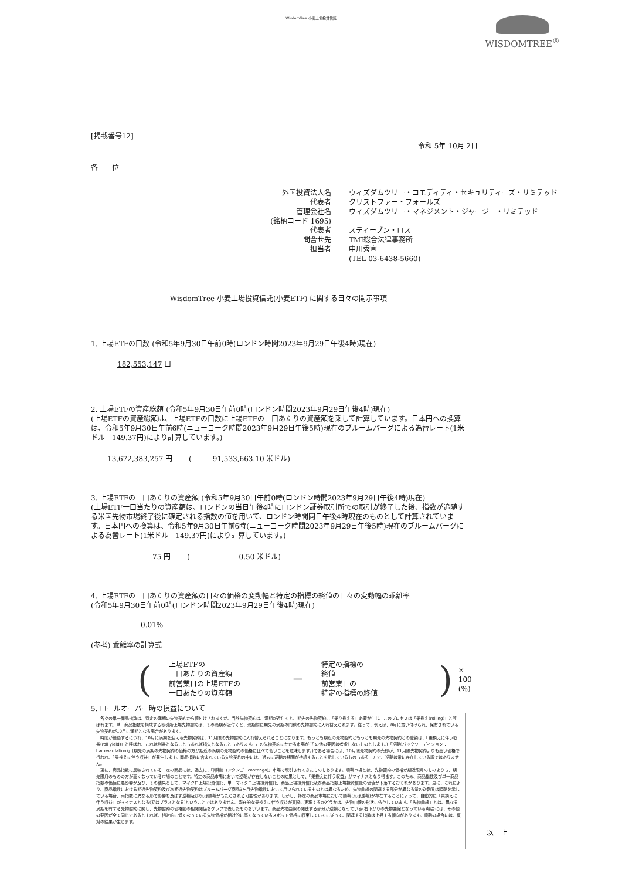WisdomTree 小麦上場投資信託
WISDOMTREE<sup>®</sup>
[掲載番号12]
令和 5年 10月 2日
各　　位
外国投資法人名
ウィズダムツリー・コモディティ・セキュリティーズ・リミテッド
代表者
クリストファー・フォールズ
管理会社名
ウィズダムツリー・マネジメント・ジャージー・リミテッド
(銘柄コード 1695)
代表者
スティーブン・ロス
問合せ先
TMI総合法律事務所
担当者
中川秀宣
(TEL 03-6438-5660)
WisdomTree 小麦上場投資信託(小麦ETF) に関する日々の開示事項
1. 上場ETFの口数 (令和5年9月30日午前0時(ロンドン時間2023年9月29日午後4時)現在)
182,553,147 口
2. 上場ETFの資産総額 (令和5年9月30日午前0時(ロンドン時間2023年9月29日午後4時)現在)
(上場ETFの資産総額は、上場ETFの口数に上場ETFの一口あたりの資産額を乗して計算しています。日本円への換算は、令和5年9月30日午前6時(ニューヨーク時間2023年9月29日午後5時)現在のブルームバーグによる為替レート(1米ドル＝149.37円)により計算しています。)
13,672,383,257 円 　　(　　　91,533,663.10 米ドル)
3. 上場ETFの一口あたりの資産額 (令和5年9月30日午前0時(ロンドン時間2023年9月29日午後4時)現在)
(上場ETF一口当たりの資産額は、ロンドンの当日午後4時にロンドン証券取引所での取引が終了した後、指数が追随する米国先物市場終了後に確定される指数の値を用いて、ロンドン時間同日午後4時現在のものとして計算されています。日本円への換算は、令和5年9月30日午前6時(ニューヨーク時間2023年9月29日午後5時)現在のブルームバーグによる為替レート(1米ドル＝149.37円)により計算しています。)
75 円 　　(　　　　　　　0.50 米ドル)
4. 上場ETFの一口あたりの資産額の日々の価格の変動幅と特定の指標の終値の日々の変動幅の乖離率
(令和5年9月30日午前0時(ロンドン時間2023年9月29日午後4時)現在)
0.01%
(参考) 乖離率の計算式
(
上場ETFの
一口あたりの資産額
前営業日の上場ETFの
一口あたりの資産額
－
特定の指標の
終値
前営業日の
特定の指標の終値
) × 100 (%)
5. ロールオーバー時の損益について
　各々の単一商品指数は、特定の満期の先物契約から値付けされますが、当該先物契約は、満期が近付くと、期先の先物契約に「乗り換える」必要が生じ、このプロセスは「乗換え(rolling)」と呼ばれます。単一商品指数を構成する取引所上場先物契約は、その満期が近付くと、満期前に期先の満期の同様の先物契約に入れ替えられます。従って、例えば、8月に買い付けられ、保有されている先物契約が10月に満期となる場合があります。
　時間が経過するにつれ、10月に満期を迎える先物契約は、11月限の先物契約に入れ替えられることになります。もっとも期近の先物契約ともっとも期先の先物契約との差額は、「乗換えに伴う収益(roll yield)」と呼ばれ、これは利益となることもあれば損失となることもあります。この先物契約にかかる市場が(その他の要因は考慮しないものとします。)「逆鞘(バックワーディション：backwardation)」(期先の満期の先物契約の価格の方が期近の満期の先物契約の価格に比べて低いことを意味します。)である場合には、10月限先物契約の売却が、11月限先物契約よりも高い価格で行われ、「乗換えに伴う収益」が発生します。商品指数に含まれている先物契約の中には、過去に逆鞘の期間が持続することを示しているものもある一方で、逆鞘は常に存在している訳ではありません。
　更に、商品指数に反映されている一定の商品には、過去に、「順鞘(コンタンゴ：contango)」市場で取引されてきたものもあります。順鞘市場とは、先物契約の価格が期近限月のものよりも、期先限月のものの方が高くなっている市場のことです。特定の商品市場において逆鞘が存在しないことの結果として、「乗換えに伴う収益」がマイナスとなり得ます。このため、商品指数及び単一商品指数の価値に悪影響が及び、その結果として、マイクロ上場投資信託、単一マイクロ上場投資信託、商品上場投資信託及び商品指数上場投資信託の価値が下落するおそれがあります。更に、これにより、商品指数における期近先物契約及び次期近先物契約はブルームバーグ商品3ヶ月先物指数において用いられているものとは異なるため、先物曲線の関連する部分が異なる量の逆鞘又は順鞘を示している場合、両指数に異なる形で影響を及ぼす逆鞘及び/又は順鞘がもたらされる可能性があります。しかし、特定の商品市場において順鞘(又は逆鞘)が存在することによって、自動的に「乗換えに伴う収益」がマイナスとなる(又はプラスとなる)ということではありません。潜在的な乗換えに伴う収益が実際に実現するかどうかは、先物曲線の形状に依存しています。「先物曲線」とは、異なる満期を有する先物契約に関し、先物契約の価格間の相関関係をグラフで表したものをいいます。商品先物曲線の関連する部分が逆鞘となっている(右下がりの先物曲線となっている)場合には、その他の要因が全て同じであるとすれば、相対的に低くなっている先物価格が相対的に高くなっているスポット価格に収束していくに従って、関連する指数は上昇する傾向があります。順鞘の場合には、反対の結果が生じます。
以　上